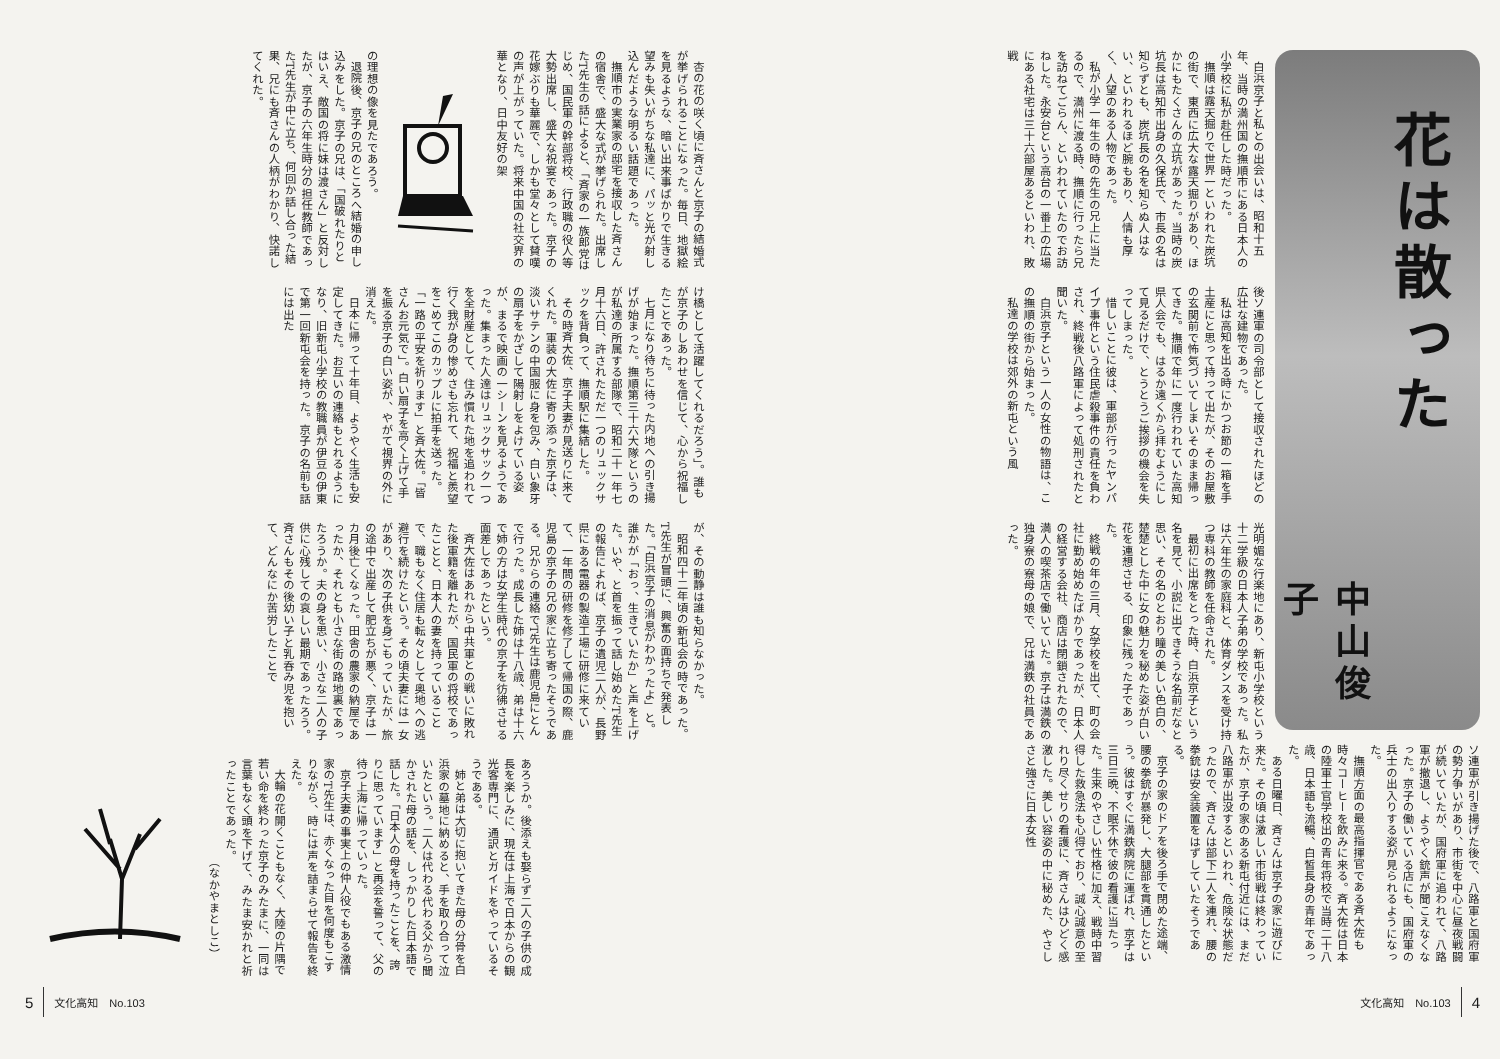白浜京子と私との出会いは、昭和十五年、当時の満州国の撫順市にある日本人の小学校に私が赴任した時だった。
撫順は露天掘りで世界一といわれた炭坑の街で、東西に広大な露天掘りがあり、ほかにもたくさんの立坑があった。当時の炭坑長は高知市出身の久保氏で、市長の名は知らずとも、炭坑長の名を知らぬ人はない、といわれるほど腕もあり、人情も厚く、人望のある人物であった。
私が小学一年生の時の先生の兄上に当たるので、満州に渡る時、撫順に行ったら兄を訪ねてごらん、といわれていたのでお訪ねした。永安台という高台の一番上の広場にある社宅は三十六部屋あるといわれ、敗戦
後ソ連軍の司令部として接収されたほどの広壮な建物であった。
私は高知を出る時にかつお節の一箱を手土産にと思って持って出たが、そのお屋敷の玄関前で怖気づいてしまいそのまま帰ってきた。撫順で年に一度行われていた高知県人会でも、はるか遠くから拝むようにして見るだけで、とうとうご挨拶の機会を失ってしまった。
惜しいことに彼は、軍部が行ったヤンパイプ事件という住民虐殺事件の責任を負わされ、終戦後八路軍によって処刑されたと聞いた。
白浜京子という一人の女性の物語は、この撫順の街から始まった。
私達の学校は郊外の新屯という風
光明媚な行楽地にあり、新屯小学校という十二学級の日本人子弟の学校であった。私は六年生の家庭科と、体育ダンスを受け持つ専科の教師を任命された。
最初に出席をとった時、白浜京子という名を見て、小説に出てきそうな名前だなと思い、その名のとおり瞳の美しい色白の、楚楚とした中に女の魅力を秘めた姿が白い花を連想させる、印象に残った子であった。
終戦の年の三月、女学校を出て、町の会社に勤め始めたばかりであったが、日本人の経営する会社、商店は閉鎖されたので、満人の喫茶店で働いていた。京子は満鉄の独身寮の寮母の娘で、兄は満鉄の社員であった。
花は散った
中山俊子
ソ連軍が引き揚げた後で、八路軍と国府軍の勢力争いがあり、市街を中心に昼夜戦闘が続いていたが、国府軍に追われて、八路軍が撤退し、ようやく銃声が聞こえなくなった。京子の働いている店にも、国府軍の兵士の出入りする姿が見られるようになった。
撫順方面の最高指揮官である斉大佐も時々コーヒーを飲みに来る。斉大佐は日本の陸軍士官学校出の青年将校で当時二十八歳、日本語も流暢、白皙長身の青年であった。
ある日曜日、斉さんは京子の家に遊びに来た。その頃は激しい市街戦は終わっていたが、京子の家のある新屯付近には、まだ八路軍が出没するといわれ、危険な状態だったので、斉さんは部下二人を連れ、腰の拳銃は安全装置をはずしていたそうである。
京子の家のドアを後ろ手で閉めた途端、腰の拳銃が暴発し、大腿部を貫通したという。彼はすぐに満鉄病院に運ばれ、京子は三日三晩、不眠不休で彼の看護に当たった。生来のやさしい性格に加え、戦時中習得した救急法も心得ており、誠心誠意の至れり尽くせりの看護に、斉さんはひどく感激した。美しい容姿の中に秘めた、やさしさと強さに日本女性
文化高知　No.103 4
の理想の像を見たであろう。
退院後、京子の兄のところへ結婚の申し込みをした。京子の兄は、「国破れたりとはいえ、敵国の将に妹は渡さん」と反対したが、京子の六年生時分の担任教師であったT先生が中に立ち、何回か話し合った結果、兄にも斉さんの人柄がわかり、快諾してくれた。
杏の花の咲く頃に斉さんと京子の結婚式が挙げられることになった。毎日、地獄絵を見るような、暗い出来事ばかりで生きる望みも失いがちな私達に、パッと光が射し込んだような明るい話題であった。
撫順市の実業家の邸宅を接収した斉さんの宿舎で、盛大な式が挙げられた。出席したT先生の話によると、「斉家の一族郎党はじめ、国民軍の幹部将校、行政職の役人等大勢出席し、盛大な祝宴であった。京子の花嫁ぶりも華麗で、しかも堂々として賛嘆の声が上がっていた。将来中国の社交界の華となり、日中友好の架
け橋として活躍してくれるだろう」。誰もが京子のしあわせを信じて、心から祝福したことであった。
七月になり待ちに待った内地への引き揚げが始まった。撫順第三十六大隊というのが私達の所属する部隊で、昭和二十一年七月十六日、許されたただ一つのリュックサックを背負って、撫順駅に集結した。
その時斉大佐、京子夫妻が見送りに来てくれた。軍装の大佐に寄り添った京子は、淡いサテンの中国服に身を包み、白い象牙の扇子をかざして陽射しをよけている姿が、まるで映画の一シーンを見るようであった。集まった人達はリュックサック一つを全財産として、住み慣れた地を追われて行く我が身の惨めさも忘れて、祝福と羨望をこめてこのカップルに拍手を送った。
「一路の平安を祈ります」と斉大佐。「皆さんお元気で」。白い扇子を高く上げて手を振る京子の白い姿が、やがて視界の外に消えた。
日本に帰って十年目、ようやく生活も安定してきた。お互いの連絡もとれるようになり、旧新屯小学校の教職員が伊豆の伊東で第一回新屯会を持った。京子の名前も話には出た
が、その動静は誰も知らなかった。
昭和四十二年頃の新屯会の時であった。T先生が冒頭に、興奮の面持ちで発表した。「白浜京子の消息がわかったよ」と。誰かが「おっ、生きていたか」と声を上げた。いや、と首を振って話し始めたT先生の報告によれば、京子の遺児二人が、長野県にある電器の製造工場に研修に来ていて、一年間の研修を修了して帰国の際、鹿児島の京子の兄の家に立ち寄ったそうである。兄からの連絡でT先生は鹿児島にとんで行った。成長した姉は十八歳、弟は十六で姉の方は女学生時代の京子を彷彿させる面差しであったという。
斉大佐はあれから中共軍との戦いに敗れた後軍籍を離れたが、国民軍の将校であったことと、日本人の妻を持っていることで、職もなく住居も転々として奥地への逃避行を続けたという。その頃夫妻には一女があり、次の子供を身ごもっていたが、旅の途中で出産して肥立ちが悪く、京子は一カ月後亡くなった。田舎の農家の納屋であったか、それとも小さな街の路地裏であったろうか。夫の身を思い、小さな二人の子供に心残しての哀しい最期であったろう。斉さんもその後幼い子と乳呑み児を抱いて、どんなにか苦労したことで
あろうか。後添えも娶らず二人の子供の成長を楽しみに、現在は上海で日本からの観光客専門に、通訳とガイドをやっているそうである。
姉と弟は大切に抱いてきた母の分骨を白浜家の墓地に納めると、手を取り合って泣いたという。二人は代わる代わる父から聞かされた母の話を、しっかりした日本語で話した。「日本人の母を持ったことを、誇りに思っています」と再会を誓って、父の待つ上海に帰っていった。
京子夫妻の事実上の仲人役でもある激情家のT先生は、赤くなった目を何度もこすりながら、時には声を詰まらせて報告を終えた。
大輪の花開くこともなく、大陸の片隅で若い命を終わった京子のみたまに、一同は言葉もなく頭を下げて、みたま安かれと祈ったことであった。
　　　　　　　　　（なかやまとしこ）
5 文化高知　No.103